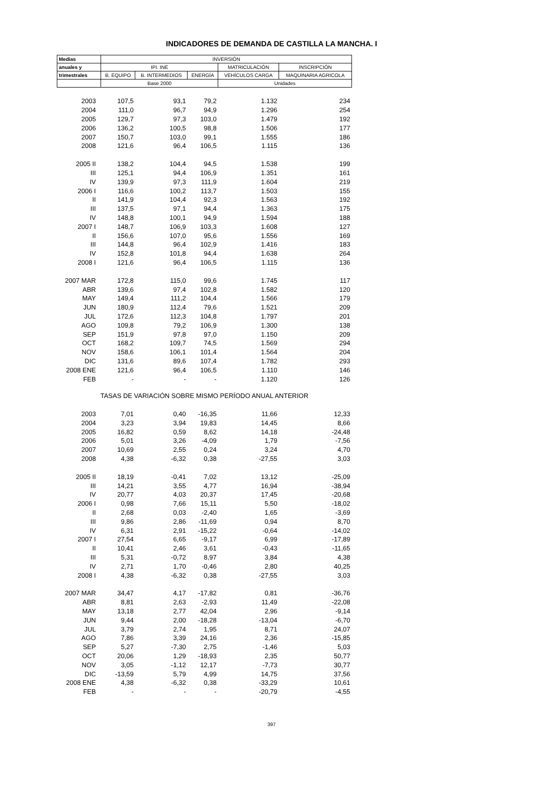INDICADORES DE DEMANDA DE CASTILLA LA MANCHA. I
| Medias | INVERSIÓN | | | | |
| --- | --- | --- | --- | --- | --- |
| anuales y | IPI. INE | | | MATRICULACIÓN | INSCRIPCIÓN |
| trimestrales | B. EQUIPO | B. INTERMEDIOS | ENERGÍA | VEHÍCULOS CARGA | MAQUINARIA AGRICOLA |
| | Base 2000 | | | Unidades | |
| 2003 | 107,5 | 93,1 | 79,2 | 1.132 | 234 |
| 2004 | 111,0 | 96,7 | 94,9 | 1.296 | 254 |
| 2005 | 129,7 | 97,3 | 103,0 | 1.479 | 192 |
| 2006 | 136,2 | 100,5 | 98,8 | 1.506 | 177 |
| 2007 | 150,7 | 103,0 | 99,1 | 1.555 | 186 |
| 2008 | 121,6 | 96,4 | 106,5 | 1.115 | 136 |
| 2005 II | 138,2 | 104,4 | 94,5 | 1.538 | 199 |
| III | 125,1 | 94,4 | 106,9 | 1.351 | 161 |
| IV | 139,9 | 97,3 | 111,9 | 1.604 | 219 |
| 2006 I | 116,6 | 100,2 | 113,7 | 1.503 | 155 |
| II | 141,9 | 104,4 | 92,3 | 1.563 | 192 |
| III | 137,5 | 97,1 | 94,4 | 1.363 | 175 |
| IV | 148,8 | 100,1 | 94,9 | 1.594 | 188 |
| 2007 I | 148,7 | 106,9 | 103,3 | 1.608 | 127 |
| II | 156,6 | 107,0 | 95,6 | 1.556 | 169 |
| III | 144,8 | 96,4 | 102,9 | 1.416 | 183 |
| IV | 152,8 | 101,8 | 94,4 | 1.638 | 264 |
| 2008 I | 121,6 | 96,4 | 106,5 | 1.115 | 136 |
| 2007 MAR | 172,8 | 115,0 | 99,6 | 1.745 | 117 |
| ABR | 139,6 | 97,4 | 102,8 | 1.582 | 120 |
| MAY | 149,4 | 111,2 | 104,4 | 1.566 | 179 |
| JUN | 180,9 | 112,4 | 79,6 | 1.521 | 209 |
| JUL | 172,6 | 112,3 | 104,8 | 1.797 | 201 |
| AGO | 109,8 | 79,2 | 106,9 | 1.300 | 138 |
| SEP | 151,9 | 97,8 | 97,0 | 1.150 | 209 |
| OCT | 168,2 | 109,7 | 74,5 | 1.569 | 294 |
| NOV | 158,6 | 106,1 | 101,4 | 1.564 | 204 |
| DIC | 131,6 | 89,6 | 107,4 | 1.782 | 293 |
| 2008 ENE | 121,6 | 96,4 | 106,5 | 1.110 | 146 |
| FEB | - | - | - | 1.120 | 126 |
| TASAS DE VARIACIÓN SOBRE MISMO PERÍODO ANUAL ANTERIOR | | | | | |
| 2003 | 7,01 | 0,40 | -16,35 | 11,66 | 12,33 |
| 2004 | 3,23 | 3,94 | 19,83 | 14,45 | 8,66 |
| 2005 | 16,82 | 0,59 | 8,62 | 14,18 | -24,48 |
| 2006 | 5,01 | 3,26 | -4,09 | 1,79 | -7,56 |
| 2007 | 10,69 | 2,55 | 0,24 | 3,24 | 4,70 |
| 2008 | 4,38 | -6,32 | 0,38 | -27,55 | 3,03 |
| 2005 II | 18,19 | -0,41 | 7,02 | 13,12 | -25,09 |
| III | 14,21 | 3,55 | 4,77 | 16,94 | -38,94 |
| IV | 20,77 | 4,03 | 20,37 | 17,45 | -20,68 |
| 2006 I | 0,98 | 7,66 | 15,11 | 5,50 | -18,02 |
| II | 2,68 | 0,03 | -2,40 | 1,65 | -3,69 |
| III | 9,86 | 2,86 | -11,69 | 0,94 | 8,70 |
| IV | 6,31 | 2,91 | -15,22 | -0,64 | -14,02 |
| 2007 I | 27,54 | 6,65 | -9,17 | 6,99 | -17,89 |
| II | 10,41 | 2,46 | 3,61 | -0,43 | -11,65 |
| III | 5,31 | -0,72 | 8,97 | 3,84 | 4,38 |
| IV | 2,71 | 1,70 | -0,46 | 2,80 | 40,25 |
| 2008 I | 4,38 | -6,32 | 0,38 | -27,55 | 3,03 |
| 2007 MAR | 34,47 | 4,17 | -17,82 | 0,81 | -36,76 |
| ABR | 8,81 | 2,63 | -2,93 | 11,49 | -22,08 |
| MAY | 13,18 | 2,77 | 42,04 | 2,96 | -9,14 |
| JUN | 9,44 | 2,00 | -18,28 | -13,04 | -6,70 |
| JUL | 3,79 | 2,74 | 1,95 | 8,71 | 24,07 |
| AGO | 7,86 | 3,39 | 24,16 | 2,36 | -15,85 |
| SEP | 5,27 | -7,30 | 2,75 | -1,46 | 5,03 |
| OCT | 20,06 | 1,29 | -18,93 | 2,35 | 50,77 |
| NOV | 3,05 | -1,12 | 12,17 | -7,73 | 30,77 |
| DIC | -13,59 | 5,79 | 4,99 | 14,75 | 37,56 |
| 2008 ENE | 4,38 | -6,32 | 0,38 | -33,29 | 10,61 |
| FEB | - | - | - | -20,79 | -4,55 |
397